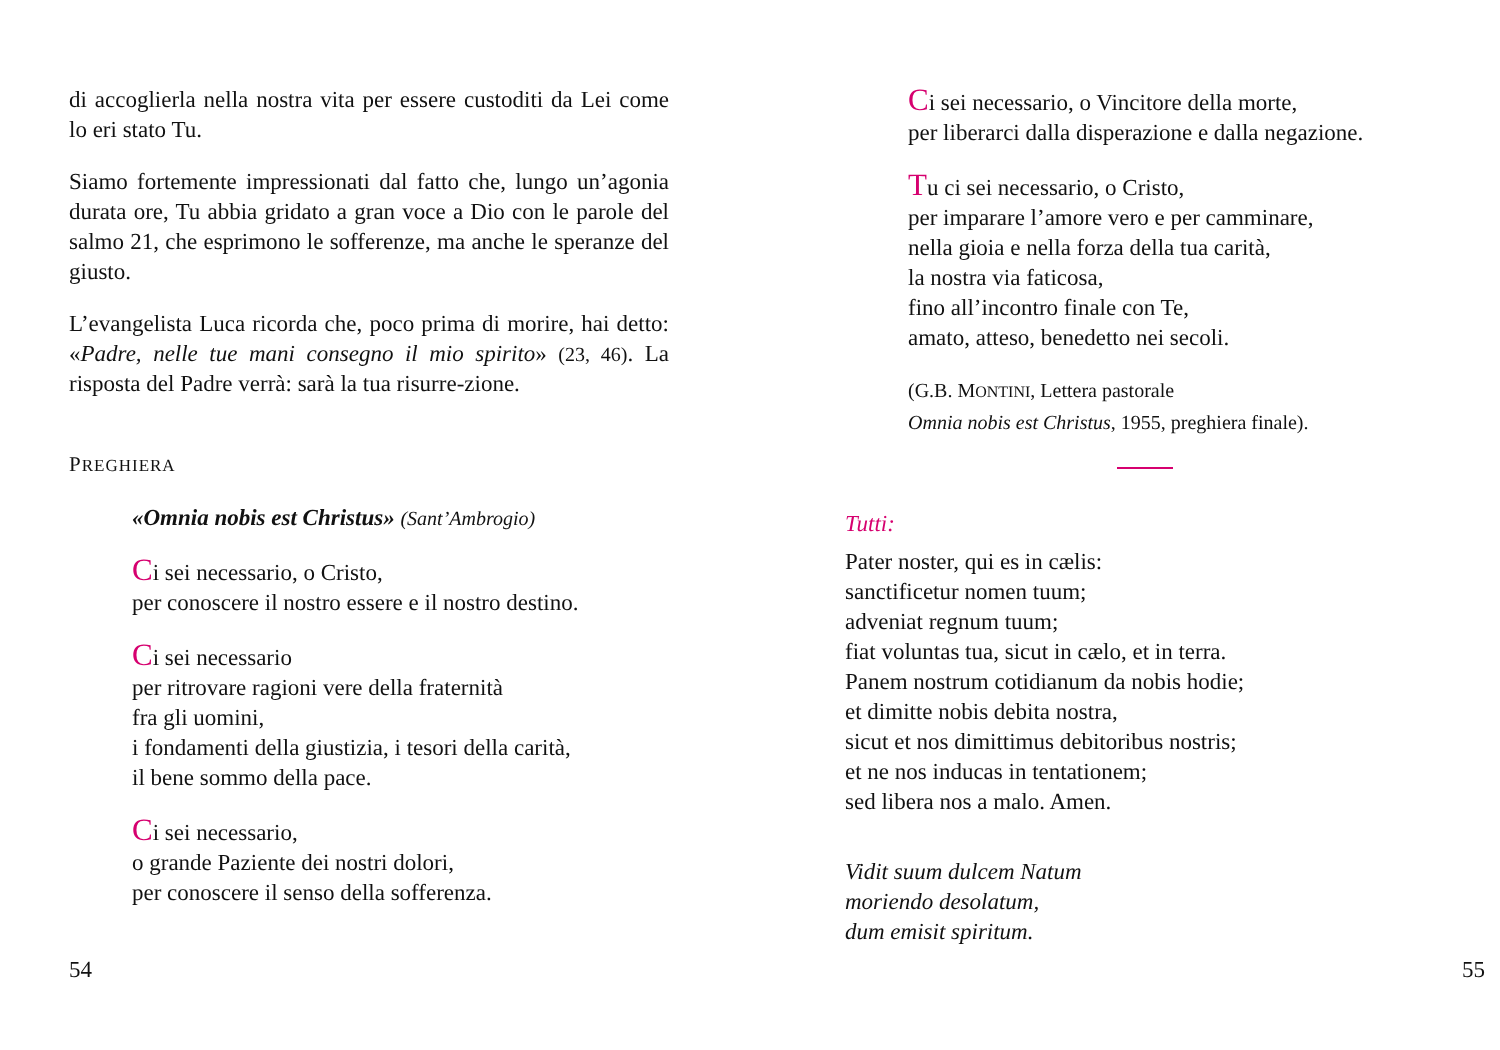di accoglierla nella nostra vita per essere custoditi da Lei come lo eri stato Tu.
Siamo fortemente impressionati dal fatto che, lungo un’agonia durata ore, Tu abbia gridato a gran voce a Dio con le parole del salmo 21, che esprimono le sofferenze, ma anche le speranze del giusto.
L’evangelista Luca ricorda che, poco prima di morire, hai detto: «Padre, nelle tue mani consegno il mio spirito» (23, 46). La risposta del Padre verrà: sarà la tua risurre-zione.
PREGHIERA
«Omnia nobis est Christus» (Sant’Ambrogio)
Ci sei necessario, o Cristo,
per conoscere il nostro essere e il nostro destino.
Ci sei necessario
per ritrovare ragioni vere della fraternità
fra gli uomini,
i fondamenti della giustizia, i tesori della carità,
il bene sommo della pace.
Ci sei necessario,
o grande Paziente dei nostri dolori,
per conoscere il senso della sofferenza.
54
Ci sei necessario, o Vincitore della morte,
per liberarci dalla disperazione e dalla negazione.
Tu ci sei necessario, o Cristo,
per imparare l’amore vero e per camminare,
nella gioia e nella forza della tua carità,
la nostra via faticosa,
fino all’incontro finale con Te,
amato, atteso, benedetto nei secoli.
(G.B. MONTINI, Lettera pastorale
Omnia nobis est Christus, 1955, preghiera finale).
Tutti:
Pater noster, qui es in cælis:
sanctificetur nomen tuum;
adveniat regnum tuum;
fiat voluntas tua, sicut in cælo, et in terra.
Panem nostrum cotidianum da nobis hodie;
et dimitte nobis debita nostra,
sicut et nos dimittimus debitoribus nostris;
et ne nos inducas in tentationem;
sed libera nos a malo. Amen.
Vidit suum dulcem Natum
moriendo desolatum,
dum emisit spiritum.
55